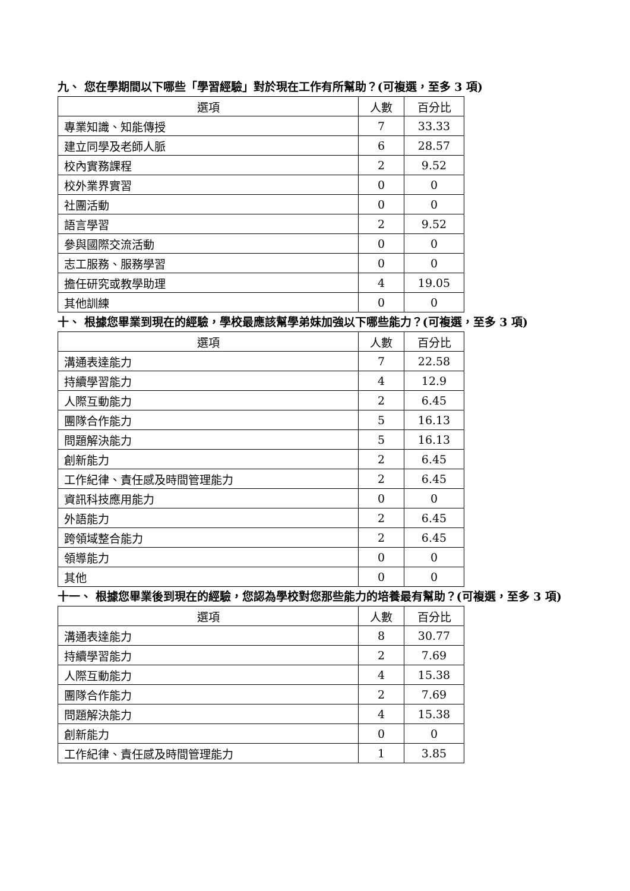九、 您在學期間以下哪些「學習經驗」對於現在工作有所幫助？(可複選，至多 3 項)
| 選項 | 人數 | 百分比 |
| --- | --- | --- |
| 專業知識、知能傳授 | 7 | 33.33 |
| 建立同學及老師人脈 | 6 | 28.57 |
| 校內實務課程 | 2 | 9.52 |
| 校外業界實習 | 0 | 0 |
| 社團活動 | 0 | 0 |
| 語言學習 | 2 | 9.52 |
| 參與國際交流活動 | 0 | 0 |
| 志工服務、服務學習 | 0 | 0 |
| 擔任研究或教學助理 | 4 | 19.05 |
| 其他訓練 | 0 | 0 |
十、 根據您畢業到現在的經驗，學校最應該幫學弟妹加強以下哪些能力？(可複選，至多 3 項)
| 選項 | 人數 | 百分比 |
| --- | --- | --- |
| 溝通表達能力 | 7 | 22.58 |
| 持續學習能力 | 4 | 12.9 |
| 人際互動能力 | 2 | 6.45 |
| 團隊合作能力 | 5 | 16.13 |
| 問題解決能力 | 5 | 16.13 |
| 創新能力 | 2 | 6.45 |
| 工作紀律、責任感及時間管理能力 | 2 | 6.45 |
| 資訊科技應用能力 | 0 | 0 |
| 外語能力 | 2 | 6.45 |
| 跨領域整合能力 | 2 | 6.45 |
| 領導能力 | 0 | 0 |
| 其他 | 0 | 0 |
十一、 根據您畢業後到現在的經驗，您認為學校對您那些能力的培養最有幫助？(可複選，至多 3 項)
| 選項 | 人數 | 百分比 |
| --- | --- | --- |
| 溝通表達能力 | 8 | 30.77 |
| 持續學習能力 | 2 | 7.69 |
| 人際互動能力 | 4 | 15.38 |
| 團隊合作能力 | 2 | 7.69 |
| 問題解決能力 | 4 | 15.38 |
| 創新能力 | 0 | 0 |
| 工作紀律、責任感及時間管理能力 | 1 | 3.85 |